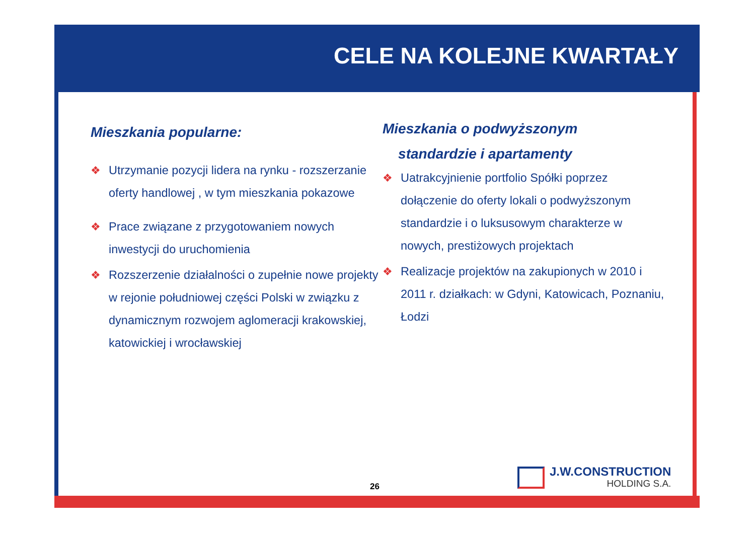CELE NA KOLEJNE KWARTAŁY
Mieszkania popularne:
❖ Utrzymanie pozycji lidera na rynku - rozszerzanie oferty handlowej , w tym mieszkania pokazowe
❖ Prace związane z przygotowaniem nowych inwestycji do uruchomienia
❖ Rozszerzenie działalności o zupełnie nowe projekty w rejonie południowej części Polski w związku z dynamicznym rozwojem aglomeracji krakowskiej, katowickiej i wrocławskiej
Mieszkania o podwyższonym
standardzie i apartamenty
❖ Uatrakcyjnienie portfolio Spółki poprzez dołączenie do oferty lokali o podwyższonym standardzie i o luksusowym charakterze w nowych, prestiżowych projektach
❖ Realizacje projektów na zakupionych w 2010 i 2011 r. działkach: w Gdyni, Katowicach, Poznaniu, Łodzi
26
J.W.CONSTRUCTION
HOLDING S.A.